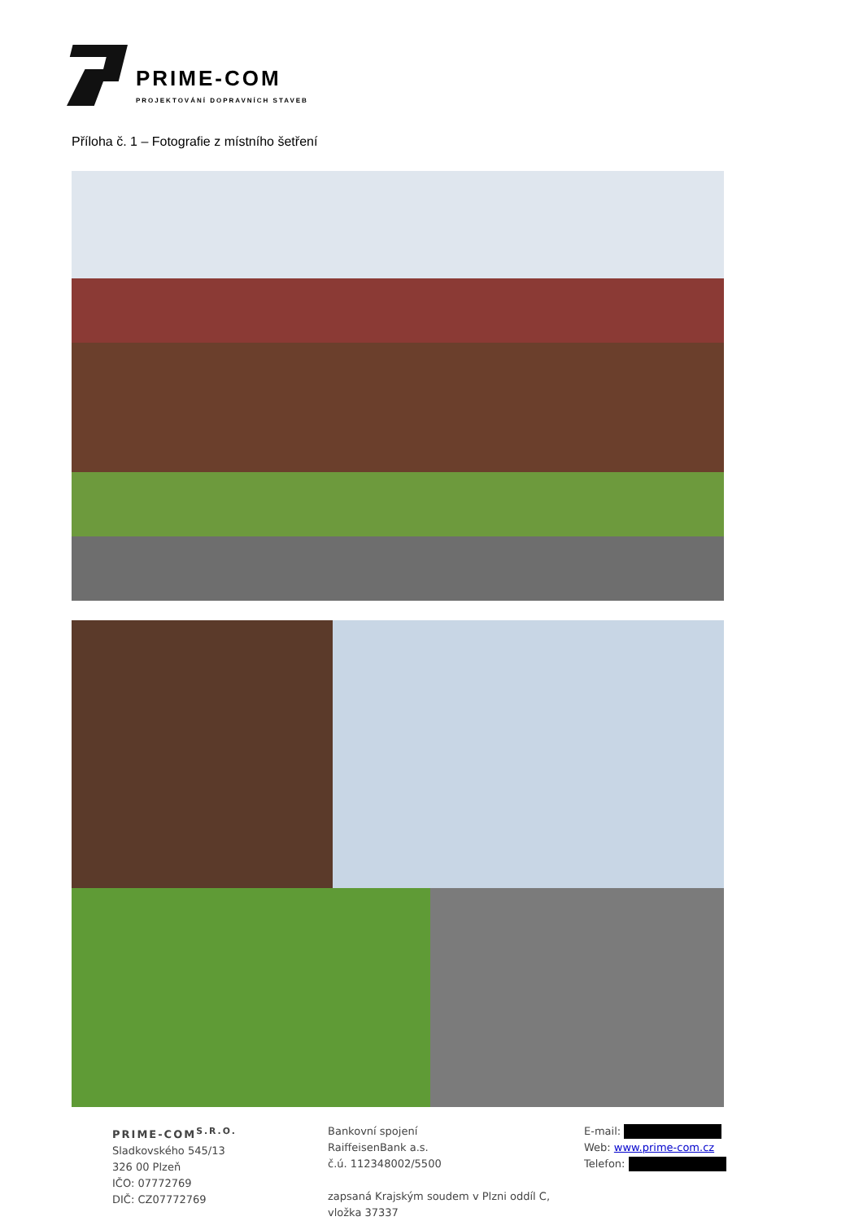PRIME-COM
PROJEKTOVÁNÍ DOPRAVNÍCH STAVEB
Příloha č. 1 – Fotografie z místního šetření
PRIME-COM<sup>S.R.O.</sup>
Sladkovského 545/13
326 00 Plzeň
IČO: 07772769
DIČ: CZ07772769
Bankovní spojení
RaiffeisenBank a.s.
č.ú. 112348002/5500
zapsaná Krajským soudem v Plzni oddíl C, vložka 37337
E-mail:
Web: www.prime-com.cz
Telefon: